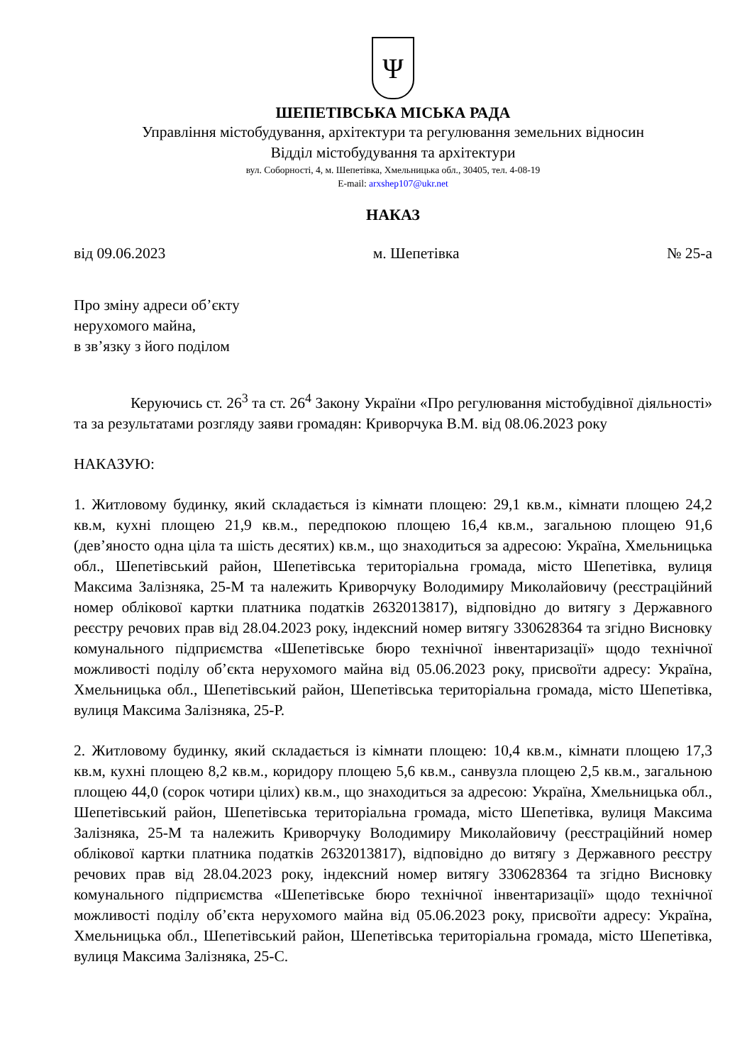Ψ
ШЕПЕТІВСЬКА МІСЬКА РАДА
Управління містобудування, архітектури та регулювання земельних відносин
Відділ містобудування та архітектури
вул. Соборності, 4, м. Шепетівка, Хмельницька обл., 30405, тел. 4-08-19
E-mail: arxshep107@ukr.net
НАКАЗ
від 09.06.2023 м. Шепетівка № 25-а
Про зміну адреси об’єкту
нерухомого майна,
в зв’язку з його поділом
Керуючись ст. 26<sup>3</sup> та ст. 26<sup>4</sup> Закону України «Про регулювання містобудівної діяльності» та за результатами розгляду заяви громадян: Криворчука В.М. від 08.06.2023 року
НАКАЗУЮ:
1. Житловому будинку, який складається із кімнати площею: 29,1 кв.м., кімнати площею 24,2 кв.м, кухні площею 21,9 кв.м., передпокою площею 16,4 кв.м., загальною площею 91,6 (дев’яносто одна ціла та шість десятих) кв.м., що знаходиться за адресою: Україна, Хмельницька обл., Шепетівський район, Шепетівська територіальна громада, місто Шепетівка, вулиця Максима Залізняка, 25-М та належить Криворчуку Володимиру Миколайовичу (реєстраційний номер облікової картки платника податків 2632013817), відповідно до витягу з Державного реєстру речових прав від 28.04.2023 року, індексний номер витягу 330628364 та згідно Висновку комунального підприємства «Шепетівське бюро технічної інвентаризації» щодо технічної можливості поділу об’єкта нерухомого майна від 05.06.2023 року, присвоїти адресу: Україна, Хмельницька обл., Шепетівський район, Шепетівська територіальна громада, місто Шепетівка, вулиця Максима Залізняка, 25-Р.
2. Житловому будинку, який складається із кімнати площею: 10,4 кв.м., кімнати площею 17,3 кв.м, кухні площею 8,2 кв.м., коридору площею 5,6 кв.м., санвузла площею 2,5 кв.м., загальною площею 44,0 (сорок чотири цілих) кв.м., що знаходиться за адресою: Україна, Хмельницька обл., Шепетівський район, Шепетівська територіальна громада, місто Шепетівка, вулиця Максима Залізняка, 25-М та належить Криворчуку Володимиру Миколайовичу (реєстраційний номер облікової картки платника податків 2632013817), відповідно до витягу з Державного реєстру речових прав від 28.04.2023 року, індексний номер витягу 330628364 та згідно Висновку комунального підприємства «Шепетівське бюро технічної інвентаризації» щодо технічної можливості поділу об’єкта нерухомого майна від 05.06.2023 року, присвоїти адресу: Україна, Хмельницька обл., Шепетівський район, Шепетівська територіальна громада, місто Шепетівка, вулиця Максима Залізняка, 25-С.